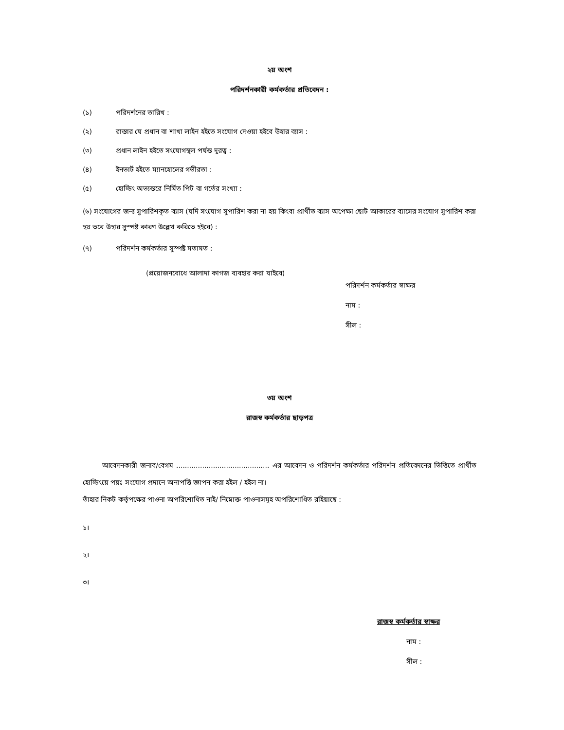২য় অংশ
পরিদর্শনকারী কর্মকর্তার প্রতিবেদন :
(১) পরিদর্শনের তারিখ :
(২) রাস্তার যে প্রধান বা শাখা লাইন হইতে সংযোগ দেওয়া হইবে উহার ব্যাস :
(৩) প্রধান লাইন হইতে সংযোগস্থল পর্যন্ত দূরত্ব :
(৪) ইনভার্ট হইতে ম্যানহোলের গভীরতা :
(৫) হোল্ডিং অভ্যন্তরে নির্মিত পিট বা গর্তের সংখ্যা :
(৬) সংযোগের জন্য সুপারিশকৃত ব্যাস (যদি সংযোগ সুপারিশ করা না হয় কিংবা প্রার্থীত ব্যাস অপেক্ষা ছোট আকারের ব্যাসের সংযোগ সুপারিশ করা হয় তবে উহার সুস্পষ্ট কারণ উল্লেখ করিতে হইবে) :
(৭) পরিদর্শন কর্মকর্তার সুস্পষ্ট মতামত :
(প্রয়োজনবোধে আলাদা কাগজ ব্যবহার করা যাইবে)
পরিদর্শন কর্মকর্তার স্বাক্ষর
নাম :
সীল :
৩য় অংশ
রাজস্ব কর্মকর্তার ছাড়পত্র
আবেদনকারী জনাব/বেগম ........................................... এর আবেদন ও পরিদর্শন কর্মকর্তার পরিদর্শন প্রতিবেদনের ভিত্তিতে প্রার্থীত হোল্ডিংয়ে পয়ঃ সংযোগ প্রদানে অনাপত্তি জ্ঞাপন করা হইল / হইল না।
তাঁহার নিকট কর্তৃপক্ষের পাওনা অপরিশোধিত নাই/ নিম্নোক্ত পাওনাসমূহ অপরিশোধিত রহিয়াছে :
১।
২।
৩।
রাজস্ব কর্মকর্তার স্বাক্ষর
নাম :
সীল :